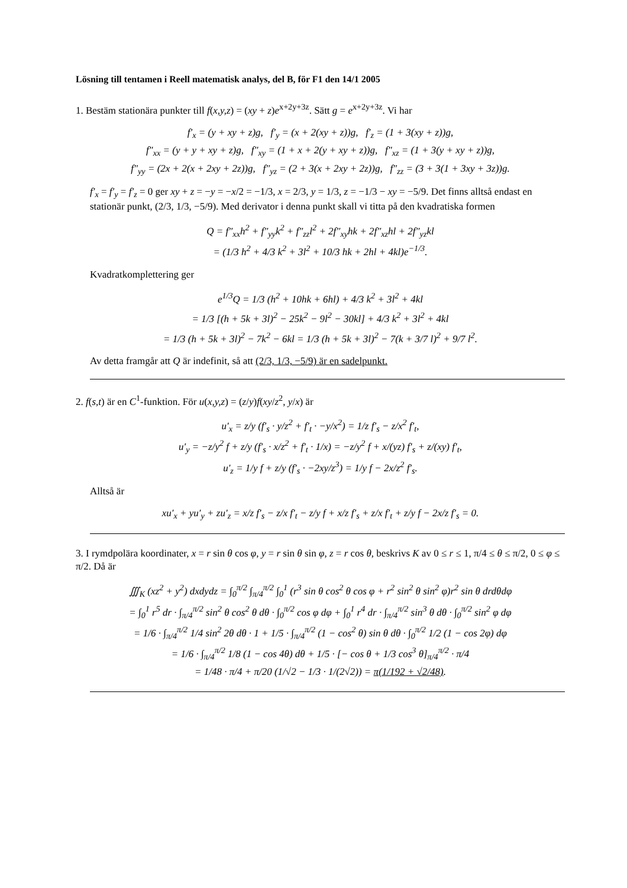Lösning till tentamen i Reell matematisk analys, del B, för F1 den 14/1 2005
1. Bestäm stationära punkter till f(x,y,z) = (xy + z)e<sup>x+2y+3z</sup>. Sätt g = e<sup>x+2y+3z</sup>. Vi har
f′<sub>x</sub> = (y + xy + z)g, f′<sub>y</sub> = (x + 2(xy + z))g, f′<sub>z</sub> = (1 + 3(xy + z))g,
f″<sub>xx</sub> = (y + y + xy + z)g, f″<sub>xy</sub> = (1 + x + 2(y + xy + z))g, f″<sub>xz</sub> = (1 + 3(y + xy + z))g,
f″<sub>yy</sub> = (2x + 2(x + 2xy + 2z))g, f″<sub>yz</sub> = (2 + 3(x + 2xy + 2z))g, f″<sub>zz</sub> = (3 + 3(1 + 3xy + 3z))g.
f′<sub>x</sub> = f′<sub>y</sub> = f′<sub>z</sub> = 0 ger xy + z = −y = −x/2 = −1/3, x = 2/3, y = 1/3, z = −1/3 − xy = −5/9. Det finns alltså endast en stationär punkt, (2/3, 1/3, −5/9). Med derivator i denna punkt skall vi titta på den kvadratiska formen
Q = f″<sub>xx</sub>h<sup>2</sup> + f″<sub>yy</sub>k<sup>2</sup> + f″<sub>zz</sub>l<sup>2</sup> + 2f″<sub>xy</sub>hk + 2f″<sub>xz</sub>hl + 2f″<sub>yz</sub>kl
= (1/3 h<sup>2</sup> + 4/3 k<sup>2</sup> + 3l<sup>2</sup> + 10/3 hk + 2hl + 4kl)e<sup>−1/3</sup>.
Kvadratkomplettering ger
e<sup>1/3</sup>Q = 1/3 (h<sup>2</sup> + 10hk + 6hl) + 4/3 k<sup>2</sup> + 3l<sup>2</sup> + 4kl
= 1/3 [(h + 5k + 3l)<sup>2</sup> − 25k<sup>2</sup> − 9l<sup>2</sup> − 30kl] + 4/3 k<sup>2</sup> + 3l<sup>2</sup> + 4kl
= 1/3 (h + 5k + 3l)<sup>2</sup> − 7k<sup>2</sup> − 6kl = 1/3 (h + 5k + 3l)<sup>2</sup> − 7(k + 3/7 l)<sup>2</sup> + 9/7 l<sup>2</sup>.
Av detta framgår att Q är indefinit, så att (2/3, 1/3, −5/9) är en sadelpunkt.
2. f(s,t) är en C<sup>1</sup>-funktion. För u(x,y,z) = (z/y)f(xy/z<sup>2</sup>, y/x) är
u′<sub>x</sub> = z/y (f′<sub>s</sub> · y/z<sup>2</sup> + f′<sub>t</sub> · −y/x<sup>2</sup>) = 1/z f′<sub>s</sub> − z/x<sup>2</sup> f′<sub>t</sub>,
u′<sub>y</sub> = −z/y<sup>2</sup> f + z/y (f′<sub>s</sub> · x/z<sup>2</sup> + f′<sub>t</sub> · 1/x) = −z/y<sup>2</sup> f + x/(yz) f′<sub>s</sub> + z/(xy) f′<sub>t</sub>,
u′<sub>z</sub> = 1/y f + z/y (f′<sub>s</sub> · −2xy/z<sup>3</sup>) = 1/y f − 2x/z<sup>2</sup> f′<sub>s</sub>.
Alltså är
xu′<sub>x</sub> + yu′<sub>y</sub> + zu′<sub>z</sub> = x/z f′<sub>s</sub> − z/x f′<sub>t</sub> − z/y f + x/z f′<sub>s</sub> + z/x f′<sub>t</sub> + z/y f − 2x/z f′<sub>s</sub> = 0.
3. I rymdpolära koordinater, x = r sin θ cos φ, y = r sin θ sin φ, z = r cos θ, beskrivs K av 0 ≤ r ≤ 1, π/4 ≤ θ ≤ π/2, 0 ≤ φ ≤ π/2. Då är
∭<sub>K</sub> (xz<sup>2</sup> + y<sup>2</sup>) dxdydz = ∫<sub>0</sub><sup>π/2</sup> ∫<sub>π/4</sub><sup>π/2</sup> ∫<sub>0</sub><sup>1</sup> (r<sup>3</sup> sin θ cos<sup>2</sup> θ cos φ + r<sup>2</sup> sin<sup>2</sup> θ sin<sup>2</sup> φ)r<sup>2</sup> sin θ drdθdφ
= ∫<sub>0</sub><sup>1</sup> r<sup>5</sup> dr · ∫<sub>π/4</sub><sup>π/2</sup> sin<sup>2</sup> θ cos<sup>2</sup> θ dθ · ∫<sub>0</sub><sup>π/2</sup> cos φ dφ + ∫<sub>0</sub><sup>1</sup> r<sup>4</sup> dr · ∫<sub>π/4</sub><sup>π/2</sup> sin<sup>3</sup> θ dθ · ∫<sub>0</sub><sup>π/2</sup> sin<sup>2</sup> φ dφ
= 1/6 · ∫<sub>π/4</sub><sup>π/2</sup> 1/4 sin<sup>2</sup> 2θ dθ · 1 + 1/5 · ∫<sub>π/4</sub><sup>π/2</sup> (1 − cos<sup>2</sup> θ) sin θ dθ · ∫<sub>0</sub><sup>π/2</sup> 1/2 (1 − cos 2φ) dφ
= 1/6 · ∫<sub>π/4</sub><sup>π/2</sup> 1/8 (1 − cos 4θ) dθ + 1/5 · [− cos θ + 1/3 cos<sup>3</sup> θ]<sub>π/4</sub><sup>π/2</sup> · π/4
= 1/48 · π/4 + π/20 (1/√2 − 1/3 · 1/(2√2)) = π(1/192 + √2/48).